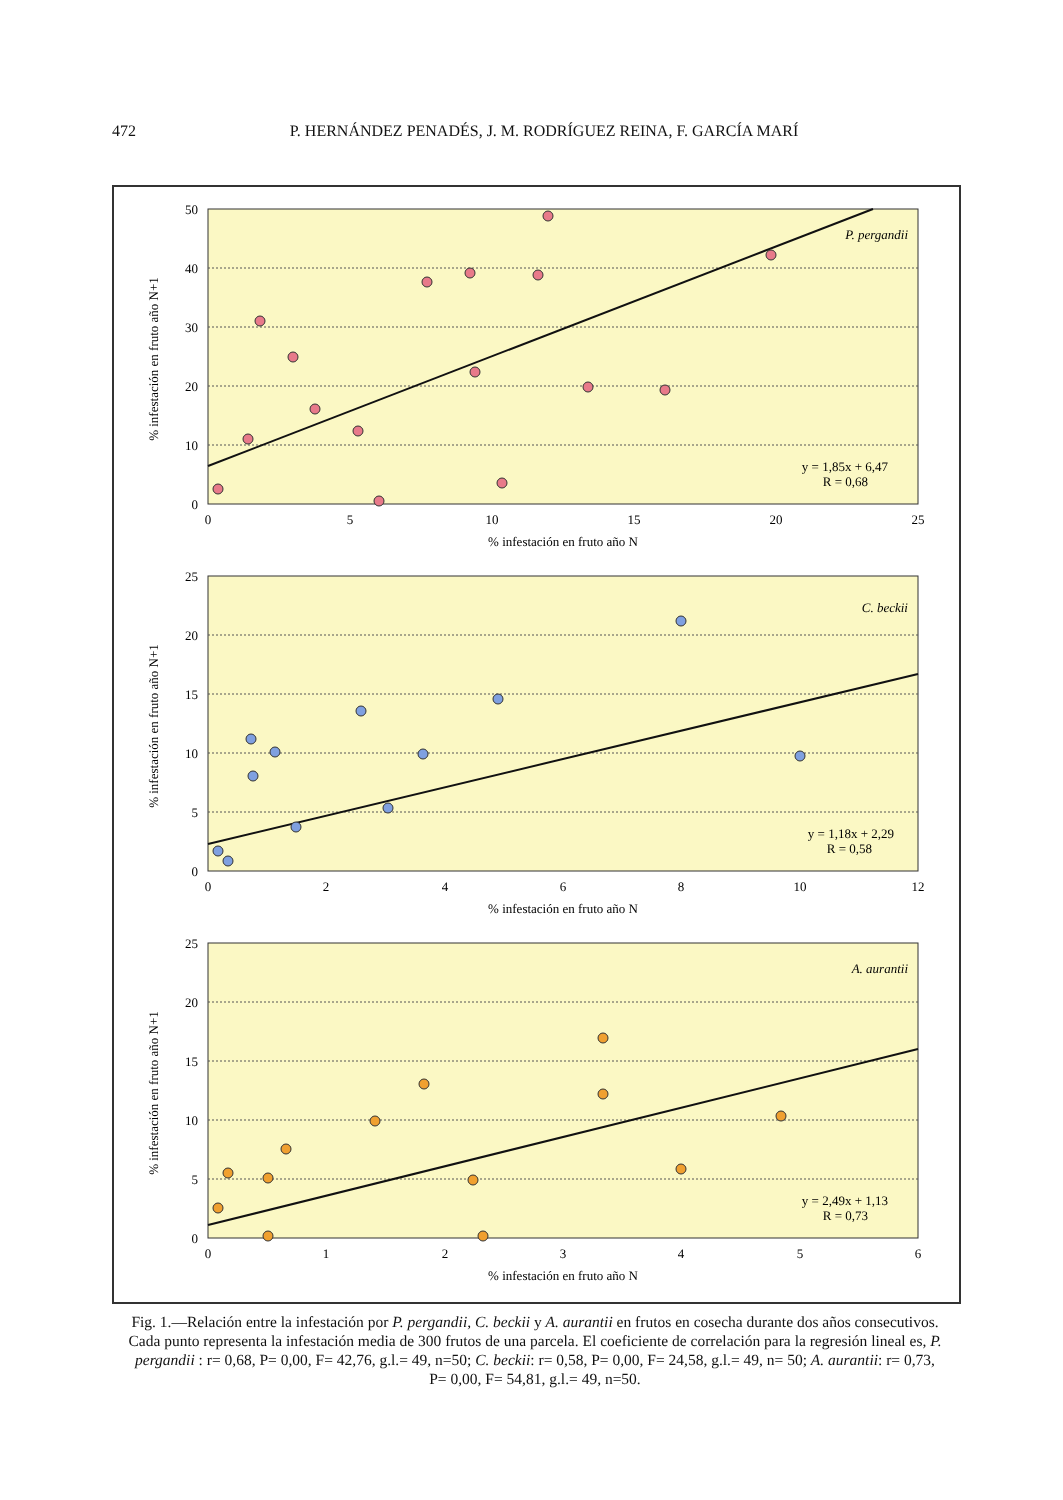472 P. HERNÁNDEZ PENADÉS, J. M. RODRÍGUEZ REINA, F. GARCÍA MARÍ
P. pergandii
y = 1,85x + 6,47
R = 0,68
50
40
30
20
10
0
0
5
10
15
20
25
% infestación en fruto año N
% infestación en fruto año N+1
C. beckii
y = 1,18x + 2,29
R = 0,58
25
20
15
10
5
0
0
2
4
6
8
10
12
% infestación en fruto año N
% infestación en fruto año N+1
A. aurantii
y = 2,49x + 1,13
R = 0,73
25
20
15
10
5
0
0
1
2
3
4
5
6
% infestación en fruto año N
% infestación en fruto año N+1
Fig. 1.—Relación entre la infestación por P. pergandii, C. beckii y A. aurantii en frutos en cosecha durante dos años consecutivos. Cada punto representa la infestación media de 300 frutos de una parcela. El coeficiente de correlación para la regresión lineal es, P. pergandii : r= 0,68, P= 0,00, F= 42,76, g.l.= 49, n=50; C. beckii: r= 0,58, P= 0,00, F= 24,58, g.l.= 49, n= 50; A. aurantii: r= 0,73, P= 0,00, F= 54,81, g.l.= 49, n=50.